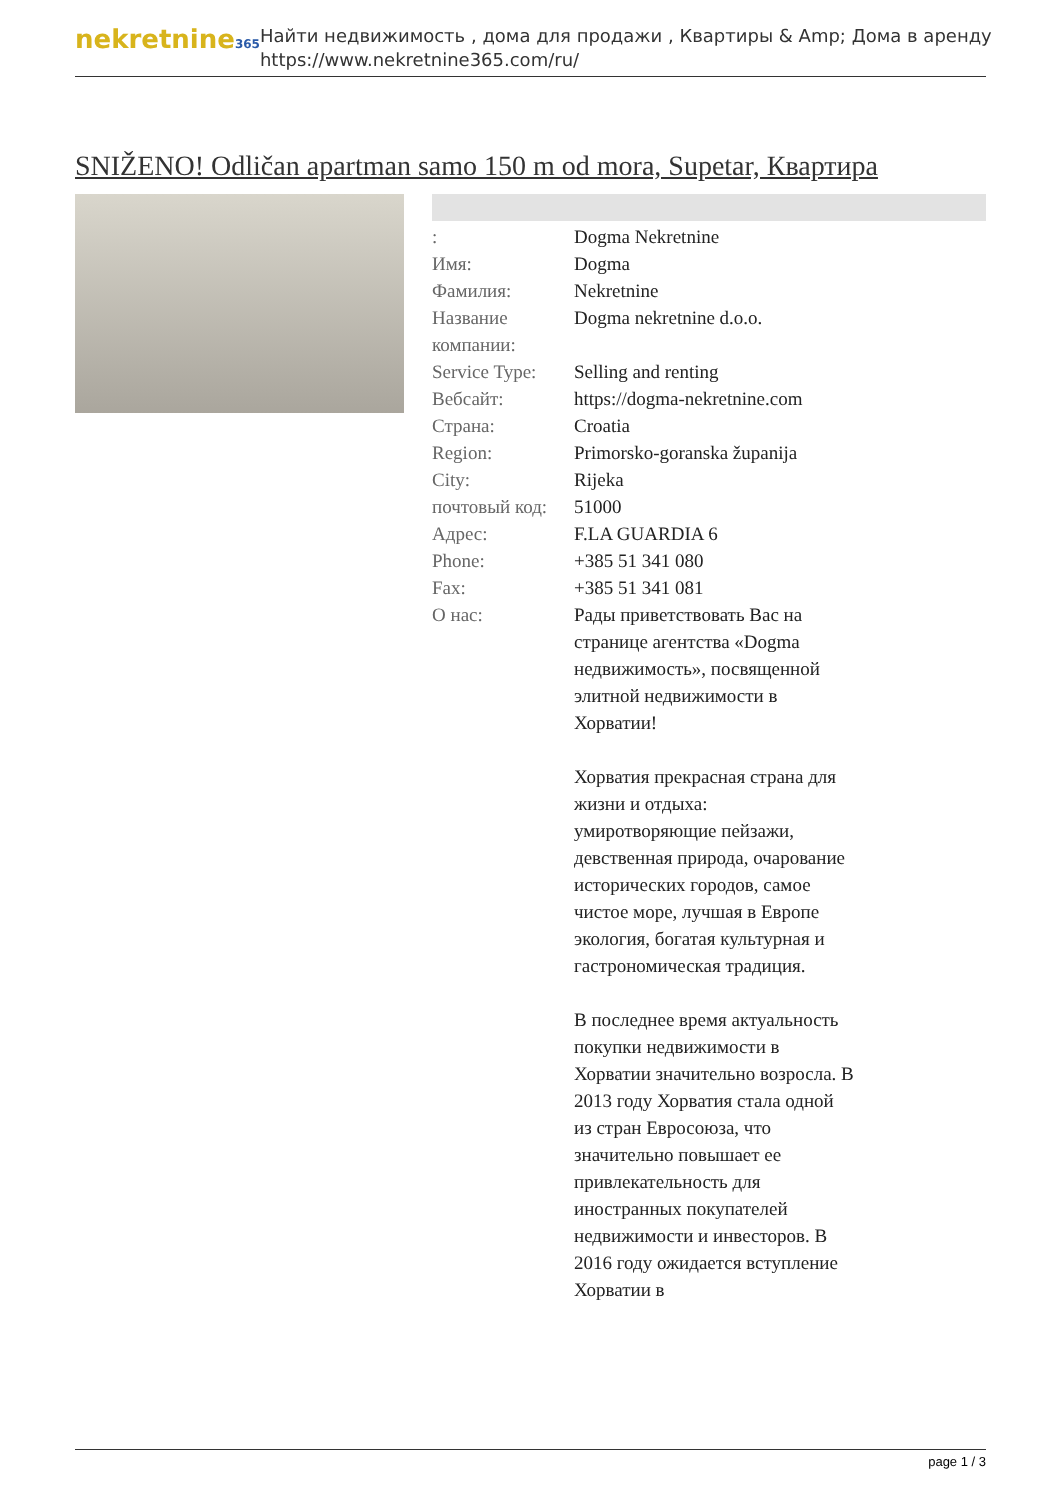nekretnine365
Найти недвижимость , дома для продажи , Квартиры & Amp; Дома в аренду
https://www.nekretnine365.com/ru/
SNIŽENO! Odličan apartman samo 150 m od mora, Supetar, Квартира
| : | Dogma Nekretnine |
| Имя: | Dogma |
| Фамилия: | Nekretnine |
| Название компании: | Dogma nekretnine d.o.o. |
| Service Type: | Selling and renting |
| Вебсайт: | https://dogma-nekretnine.com |
| Страна: | Croatia |
| Region: | Primorsko-goranska županija |
| City: | Rijeka |
| почтовый код: | 51000 |
| Адрес: | F.LA GUARDIA 6 |
| Phone: | +385 51 341 080 |
| Fax: | +385 51 341 081 |
| О нас: | Рады приветствовать Вас на странице агентства «Dogma недвижимость», посвященной элитной недвижимости в Хорватии! Хорватия прекрасная страна для жизни и отдыха: умиротворяющие пейзажи, девственная природа, очарование исторических городов, самое чистое море, лучшая в Европе экология, богатая культурная и гастрономическая традиция. В последнее время актуальность покупки недвижимости в Хорватии значительно возросла. В 2013 году Хорватия стала одной из стран Евросоюза, что значительно повышает ее привлекательность для иностранных покупателей недвижимости и инвесторов. В 2016 году ожидается вступление Хорватии в |
page 1 / 3